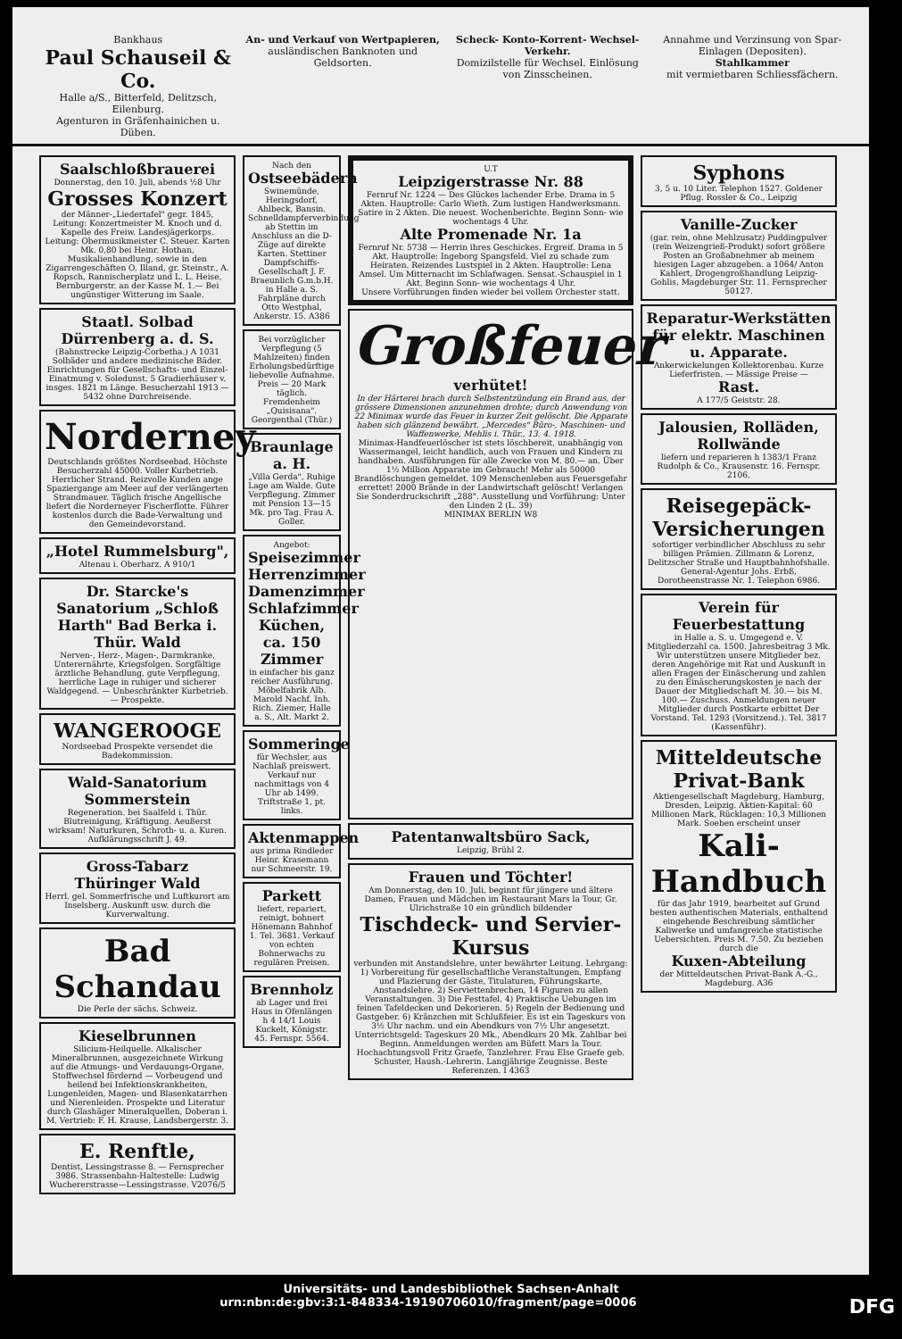Bankhaus
Paul Schauseil & Co.
Halle a/S., Bitterfeld, Delitzsch, Eilenburg.
Agenturen in Gräfenhainichen u. Düben.
An- und Verkauf von Wertpapieren,
ausländischen Banknoten und Geldsorten.
Scheck- Konto-Korrent- Wechsel- Verkehr.
Domizilstelle für Wechsel. Einlösung von Zinsscheinen.
Annahme und Verzinsung von Spar-Einlagen (Depositen).
Stahlkammer
mit vermietbaren Schliessfächern.
Saalschloßbrauerei
Donnerstag, den 10. Juli, abends ½8 Uhr
Grosses Konzert
der Männer-„Liedertafel" gegr. 1845, Leitung: Konzertmeister M. Knoch und d. Kapelle des Freiw. Landesjägerkorps. Leitung: Obermusikmeister C. Steuer. Karten Mk. 0,80 bei Heinr. Hothan, Musikalienhandlung, sowie in den Zigarrengeschäften O. Illand, gr. Steinstr., A. Ropsch, Rannischerplatz und L. L. Heise, Bernburgerstr. an der Kasse M. 1.— Bei ungünstiger Witterung im Saale.
Staatl. Solbad Dürrenberg a. d. S.
(Bahnstrecke Leipzig-Corbetha.) A 1031 Solbäder und andere medizinische Bäder. Einrichtungen für Gesellschafts- und Einzel-Einatmung v. Soledunst. 5 Gradierhäuser v. insges. 1821 m Länge. Besucherzahl 1913 — 5432 ohne Durchreisende.
Norderney
Deutschlands größtes Nordseebad. Höchste Besucherzahl 45000. Voller Kurbetrieb. Herrlicher Strand. Reizvolle Kunden ange Spaziergange am Meer auf der verlängerten Strandmauer. Täglich frische Angellische liefert die Norderneyer Fischerflotte. Führer kostenlos durch die Bade-Verwaltung und den Gemeindevorstand.
„Hotel Rummelsburg",
Altenau i. Oberharz. A 910/1
Dr. Starcke's Sanatorium „Schloß Harth" Bad Berka i. Thür. Wald
Nerven-, Herz-, Magen-, Darmkranke, Unterernährte, Kriegsfolgen. Sorgfältige ärztliche Behandlung, gute Verpflegung, herrliche Lage in ruhiger und sicherer Waldgegend. — Unbeschränkter Kurbetrieb. — Prospekte.
WANGEROOGE
Nordseebad Prospekte versendet die Badekommission.
Wald-Sanatorium Sommerstein
Regeneration. bei Saalfeld i. Thür. Blutreinigung, Kräftigung. Aeußerst wirksam! Naturkuren, Schroth- u. a. Kuren. Aufklärungsschrift J. 49.
Gross-Tabarz Thüringer Wald
Herrl. gel. Sommerfrische und Luftkurort am Inselsberg. Auskunft usw. durch die Kurverwaltung.
Bad Schandau
Die Perle der sächs. Schweiz.
Kieselbrunnen
Silicium-Heilquelle. Alkalischer Mineralbrunnen, ausgezeichnete Wirkung auf die Atmungs- und Verdauungs-Organe, Stoffwechsel fördernd — Vorbeugend und heilend bei Infektionskrankheiten, Lungenleiden, Magen- und Blasenkatarrhen und Nierenleiden. Prospekte und Literatur durch Glashäger Mineralquellen, Doberan i. M. Vertrieb: F. H. Krause, Landsbergerstr. 3.
E. Renftle,
Dentist, Lessingstrasse 8. — Fernsprecher 3986. Strassenbahn-Haltestelle: Ludwig Wuchererstrasse—Lessingstrasse. V2076/5
Nach den
Ostseebädern
Swinemünde, Heringsdorf, Ahlbeck, Bansin. Schnelldampferverbindung ab Stettin im Anschluss an die D-Züge auf direkte Karten. Stettiner Dampfschiffs-Gesellschaft J. F. Braeunlich G.m.b.H. in Halle a. S. Fahrpläne durch Otto Westphal, Ankerstr. 15. A386
Bei vorzüglicher Verpflegung (5 Mahlzeiten) finden Erholungsbedürftige liebevolle Aufnahme. Preis — 20 Mark täglich. Fremdenheim „Quisisana". Georgenthal (Thür.)
Braunlage a. H.
„Villa Gerda", Ruhige Lage am Walde. Gute Verpflegung. Zimmer mit Pension 13—15 Mk. pro Tag. Frau A. Goller.
Angebot:
Speisezimmer Herrenzimmer Damenzimmer Schlafzimmer Küchen, ca. 150 Zimmer
in einfacher bis ganz reicher Ausführung. Möbelfabrik Alb. Marold Nachf. Inh. Rich. Ziemer, Halle a. S., Alt. Markt 2.
Sommeringe
für Wechsler, aus Nachlaß preiswert. Verkauf nur nachmittags von 4 Uhr ab 1499. Triftstraße 1, pt. links.
Aktenmappen
aus prima Rindleder Heinr. Krasemann nur Schmeerstr. 19.
Parkett
liefert, repariert, reinigt, bohnert Hönemann Bahnhof 1. Tel. 3681. Verkauf von echten Bohnerwachs zu regulären Preisen.
Brennholz
ab Lager und frei Haus in Ofenlängen h 4 14/1 Louis Kuckelt, Königstr. 45. Fernspr. 5564.
U.T
Leipzigerstrasse Nr. 88
Fernruf Nr. 1224 — Des Glückes lachender Erbe. Drama in 5 Akten. Hauptrolle: Carlo Wieth. Zum lustigen Handwerksmann. Satire in 2 Akten. Die neuest. Wochenberichte. Beginn Sonn- wie wochentags 4 Uhr.
Alte Promenade Nr. 1a
Fernruf Nr. 5738 — Herrin ihres Geschickes. Ergreif. Drama in 5 Akt. Hauptrolle: Ingeborg Spangsfeld. Viel zu schade zum Heiraten. Reizendes Lustspiel in 2 Akten. Hauptrolle: Lena Amsel. Um Mitternacht im Schlafwagen. Sensat.-Schauspiel in 1 Akt. Beginn Sonn- wie wochentags 4 Uhr.
Unsere Vorführungen finden wieder bei vollem Orchester statt.
Großfeuer
verhütet!
In der Härterei brach durch Selbstentzündung ein Brand aus, der grössere Dimensionen anzunehmen drohte; durch Anwendung von 22 Minimax wurde das Feuer in kurzer Zeit gelöscht. Die Apparate haben sich glänzend bewährt. „Mercedes" Büro-, Maschinen- und Waffenwerke, Mehlis i. Thür., 13. 4. 1918.
Minimax-Handfeuerlöscher ist stets löschbereit, unabhängig von Wassermangel, leicht handlich, auch von Frauen und Kindern zu handhaben. Ausführungen für alle Zwecke von M. 80.— an. Über 1½ Million Apparate im Gebrauch! Mehr als 50000 Brandlöschungen gemeldet. 109 Menschenleben aus Feuersgefahr errettet! 2000 Brände in der Landwirtschaft gelöscht! Verlangen Sie Sonderdruckschrift „288". Ausstellung und Vorführung: Unter den Linden 2 (L. 39)
MINIMAX BERLIN W8
Patentanwaltsbüro Sack,
Leipzig, Brühl 2.
Frauen und Töchter!
Am Donnerstag, den 10. Juli, beginnt für jüngere und ältere Damen, Frauen und Mädchen im Restaurant Mars la Tour, Gr. Ulrichstraße 10 ein gründlich bildender
Tischdeck- und Servier-Kursus
verbunden mit Anstandslehre, unter bewährter Leitung. Lehrgang: 1) Vorbereitung für gesellschaftliche Veranstaltungen, Empfang und Plazierung der Gäste, Titulaturen, Führungskarte, Anstandslehre. 2) Serviettenbrechen, 14 Figuren zu allen Veranstaltungen. 3) Die Festtafel. 4) Praktische Uebungen im feinen Tafeldecken und Dekorieren. 5) Regeln der Bedienung und Gastgeber. 6) Kränzchen mit Schlußfeier. Es ist ein Tageskurs von 3½ Uhr nachm. und ein Abendkurs von 7½ Uhr angesetzt. Unterrichtsgeld: Tageskurs 20 Mk., Abendkurs 20 Mk. Zahlbar bei Beginn. Anmeldungen werden am Büfett Mars la Tour. Hochachtungsvoll Fritz Graefe, Tanzlehrer. Frau Else Graefe geb. Schuster, Haush.-Lehrerin. Langjährige Zeugnisse. Beste Referenzen. I 4363
Syphons
3, 5 u. 10 Liter. Telephon 1527. Goldener Pflug. Rossler & Co., Leipzig
Vanille-Zucker
(gar. rein, ohne Mehlzusatz) Puddingpulver (rein Weizengrieß-Produkt) sofort größere Posten an Großabnehmer ab meinem hiesigen Lager abzugeben. a 1064/ Anton Kahlert, Drogengroßhandlung Leipzig-Gohlis, Magdeburger Str. 11. Fernsprecher 50127.
Reparatur-Werkstätten für elektr. Maschinen u. Apparate.
Ankerwickelungen Kollektorenbau. Kurze Lieferfristen. — Mässige Preise —
Rast.
A 177/5 Geiststr. 28.
Jalousien, Rolläden, Rollwände
liefern und reparieren h 1383/1 Franz Rudolph & Co., Krausenstr. 16. Fernspr. 2106.
Reisegepäck-Versicherungen
sofortiger verbindlicher Abschluss zu sehr billigen Prämien. Zillmann & Lorenz, Delitzscher Straße und Hauptbahnhofshalle. General-Agentur Johs. Erbß, Dorotheenstrasse Nr. 1. Telephon 6986.
Verein für Feuerbestattung
in Halle a. S. u. Umgegend e. V. Mitgliederzahl ca. 1500. Jahresbeitrag 3 Mk. Wir unterstützen unsere Mitglieder bez. deren Angehörige mit Rat und Auskunft in allen Fragen der Einäscherung und zahlen zu den Einäscherungskosten je nach der Dauer der Mitgliedschaft M. 30.— bis M. 100.— Zuschuss. Anmeldungen neuer Mitglieder durch Postkarte erbittet Der Vorstand. Tel. 1293 (Vorsitzend.). Tel. 3817 (Kassenführ).
Mitteldeutsche Privat-Bank
Aktiengesellschaft Magdeburg, Hamburg, Dresden, Leipzig. Aktien-Kapital: 60 Millionen Mark, Rücklagen: 10,3 Millionen Mark. Soeben erscheint unser
Kali-Handbuch
für das Jahr 1919, bearbeitet auf Grund besten authentischen Materials, enthaltend eingehende Beschreibung sämtlicher Kaliwerke und umfangreiche statistische Uebersichten. Preis M. 7.50. Zu beziehen durch die
Kuxen-Abteilung
der Mitteldeutschen Privat-Bank A.-G., Magdeburg. A36
Universitäts- und Landesbibliothek Sachsen-Anhalt
urn:nbn:de:gbv:3:1-848334-19190706010/fragment/page=0006 DFG